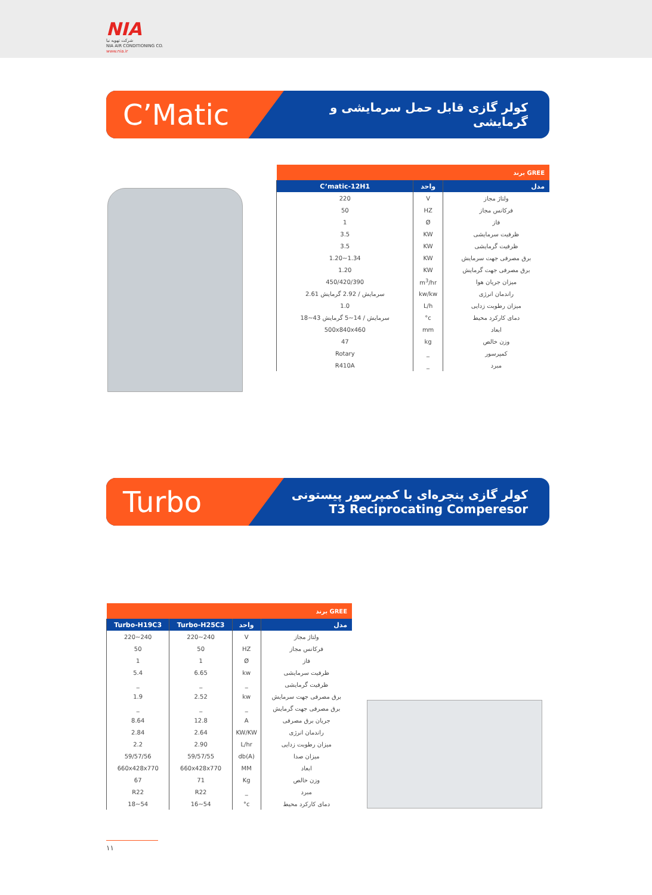NIA
شرکت تهویه نیا
NIA AIR CONDITIONING CO.
www.nia.ir
C’Matic
کولر گازی قابل حمل سرمایشی و گرمایشی
| برند GREE | | |
| C’matic-12H1 | واحد | مدل |
| 220 | V | ولتاژ مجاز |
| 50 | HZ | فرکانس مجاز |
| 1 | Ø | فاز |
| 3.5 | KW | ظرفیت سرمایشی |
| 3.5 | KW | ظرفیت گرمایشی |
| 1.20~1.34 | KW | برق مصرفی جهت سرمایش |
| 1.20 | KW | برق مصرفی جهت گرمایش |
| 450/420/390 | m<sup>3</sup>/hr | میزان جریان هوا |
| 2.61 سرمایش / 2.92 گرمایش | kw/kw | راندمان انرژی |
| 1.0 | L/h | میزان رطوبت زدایی |
| 18~43 سرمایش / 14~5 گرمایش | °c | دمای کارکرد محیط |
| 500x840x460 | mm | ابعاد |
| 47 | kg | وزن خالص |
| Rotary | _ | کمپرسور |
| R410A | _ | مبرد |
Turbo
کولر گازی پنجره‌ای با کمپرسور پیستونی
T3 Reciprocating Comperesor
| برند GREE | | | |
| Turbo-H19C3 | Turbo-H25C3 | واحد | مدل |
| 220~240 | 220~240 | V | ولتاژ مجاز |
| 50 | 50 | HZ | فرکانس مجاز |
| 1 | 1 | Ø | فاز |
| 5.4 | 6.65 | kw | ظرفیت سرمایشی |
| _ | _ | _ | ظرفیت گرمایشی |
| 1.9 | 2.52 | kw | برق مصرفی جهت سرمایش |
| _ | _ | _ | برق مصرفی جهت گرمایش |
| 8.64 | 12.8 | A | جریان برق مصرفی |
| 2.84 | 2.64 | KW/KW | راندمان انرژی |
| 2.2 | 2.90 | L/hr | میزان رطوبت زدایی |
| 59/57/56 | 59/57/55 | db(A) | میزان صدا |
| 660x428x770 | 660x428x770 | MM | ابعاد |
| 67 | 71 | Kg | وزن خالص |
| R22 | R22 | _ | مبرد |
| 18~54 | 16~54 | °c | دمای کارکرد محیط |
۱۱